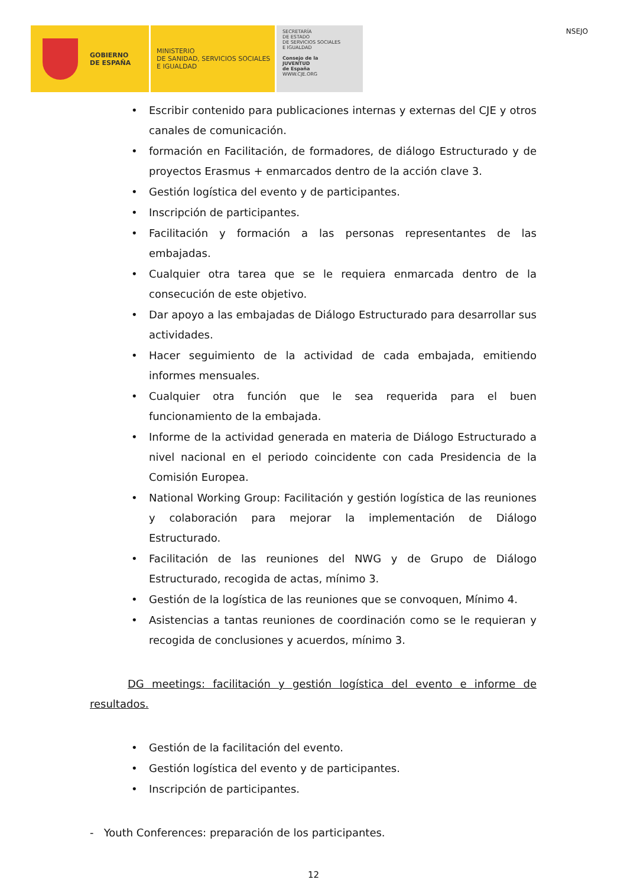GOBIERNO
DE ESPAÑA
MINISTERIO
DE SANIDAD, SERVICIOS SOCIALES
E IGUALDAD
SECRETARÍA
DE ESTADO
DE SERVICIOS SOCIALES
E IGUALDAD
Consejo de la
JUVENTUD
de España
WWW.CJE.ORG
NSEJO
• Escribir contenido para publicaciones internas y externas del CJE y otros canales de comunicación.
• formación en Facilitación, de formadores, de diálogo Estructurado y de proyectos Erasmus + enmarcados dentro de la acción clave 3.
• Gestión logística del evento y de participantes.
• Inscripción de participantes.
• Facilitación y formación a las personas representantes de las embajadas.
• Cualquier otra tarea que se le requiera enmarcada dentro de la consecución de este objetivo.
• Dar apoyo a las embajadas de Diálogo Estructurado para desarrollar sus actividades.
• Hacer seguimiento de la actividad de cada embajada, emitiendo informes mensuales.
• Cualquier otra función que le sea requerida para el buen funcionamiento de la embajada.
• Informe de la actividad generada en materia de Diálogo Estructurado a nivel nacional en el periodo coincidente con cada Presidencia de la Comisión Europea.
• National Working Group: Facilitación y gestión logística de las reuniones y colaboración para mejorar la implementación de Diálogo Estructurado.
• Facilitación de las reuniones del NWG y de Grupo de Diálogo Estructurado, recogida de actas, mínimo 3.
• Gestión de la logística de las reuniones que se convoquen, Mínimo 4.
• Asistencias a tantas reuniones de coordinación como se le requieran y recogida de conclusiones y acuerdos, mínimo 3.
DG meetings: facilitación y gestión logística del evento e informe de resultados.
• Gestión de la facilitación del evento.
• Gestión logística del evento y de participantes.
• Inscripción de participantes.
- Youth Conferences: preparación de los participantes.
12